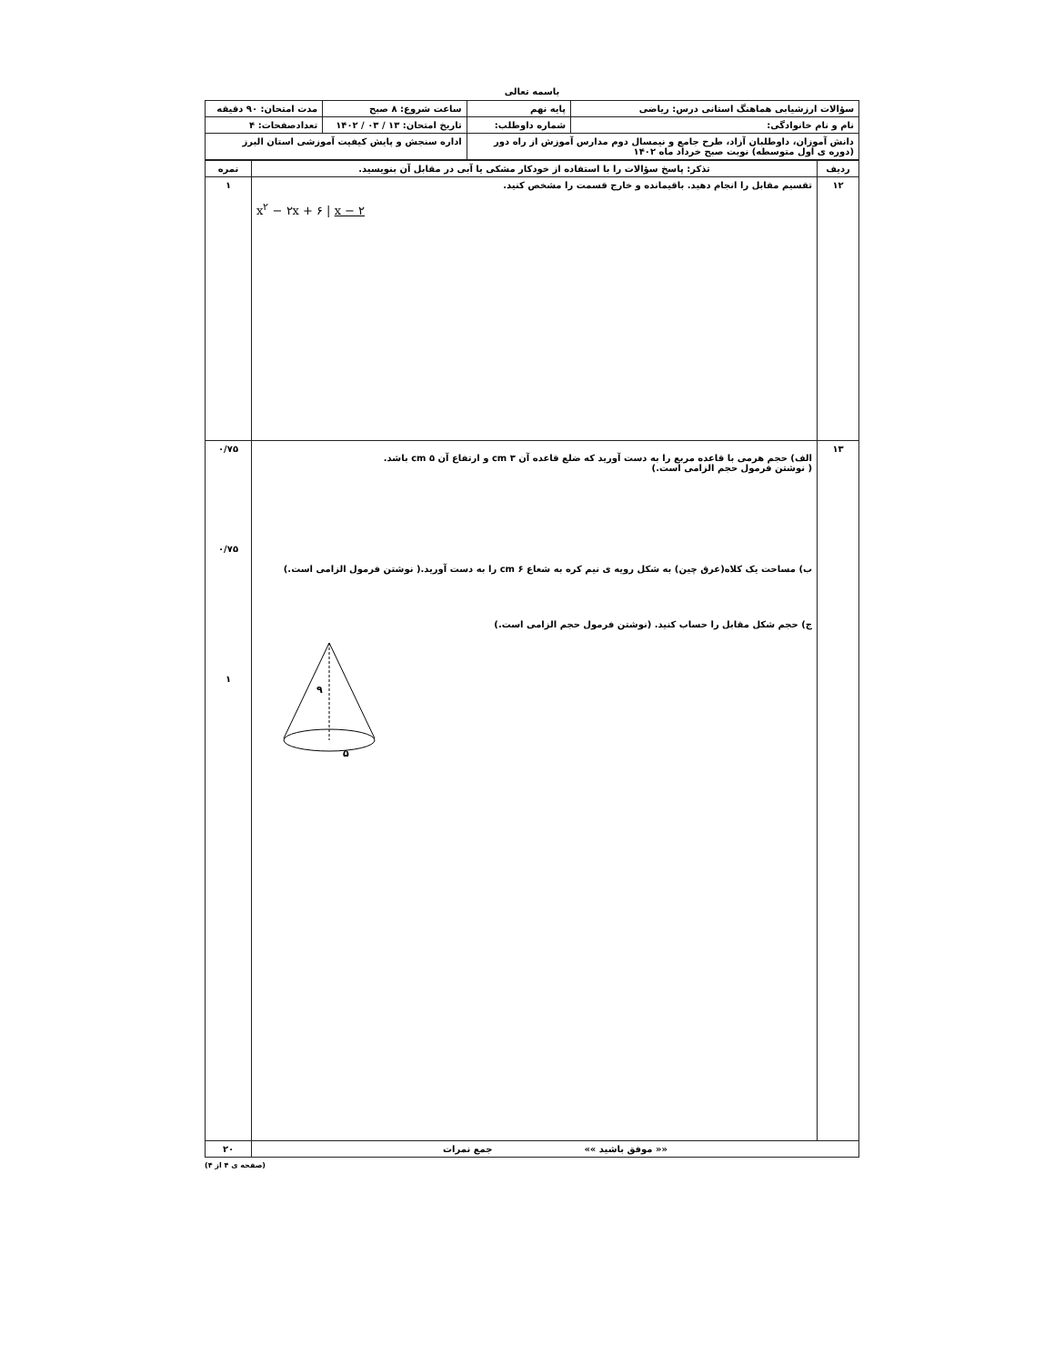باسمه تعالی
| سؤالات ارزشیابی هماهنگ استانی درس: ریاضی | پایه نهم | ساعت شروع: ۸ صبح | مدت امتحان: ۹۰ دقیقه |
| نام و نام خانوادگی: | شماره داوطلب: | تاریخ امتحان: ۱۳ / ۰۳ / ۱۴۰۲ | تعدادصفحات: ۴ |
| دانش آموزان، داوطلبان آزاد، طرح جامع و نیمسال دوم مدارس آموزش از راه دور (دوره ی اول متوسطه) نوبت صبح خرداد ماه ۱۴۰۲ | | اداره سنجش و پایش کیفیت آموزشی استان البرز | |
| ردیف | تذکر: پاسخ سؤالات را با استفاده از خودکار مشکی یا آبی در مقابل آن بنویسید. | نمره |
| --- | --- | --- |
| ۱۲ | تقسیم مقابل را انجام دهید. باقیمانده و خارج قسمت را مشخص کنید. x<sup>۲</sup> − ۲x + ۶ / x − ۲ | ۱ |
| ۱۳ | الف) حجم هرمی با قاعده مربع را به دست آورید که ضلع قاعده آن cm ۳ و ارتفاع آن cm ۵ باشد. ( نوشتن فرمول حجم الزامی است.) ب) مساحت یک کلاه(عرق چین) به شکل رویه ی نیم کره به شعاع cm ۶ را به دست آورید.( نوشتن فرمول الزامی است.) ج) حجم شکل مقابل را حساب کنید. (نوشتن فرمول حجم الزامی است.) ۹ ۵ | ۰/۷۵ ۰/۷۵ ۱ |
| «« موفق باشید »» جمع نمرات | | ۲۰ |
(صفحه ی ۴ از ۴)